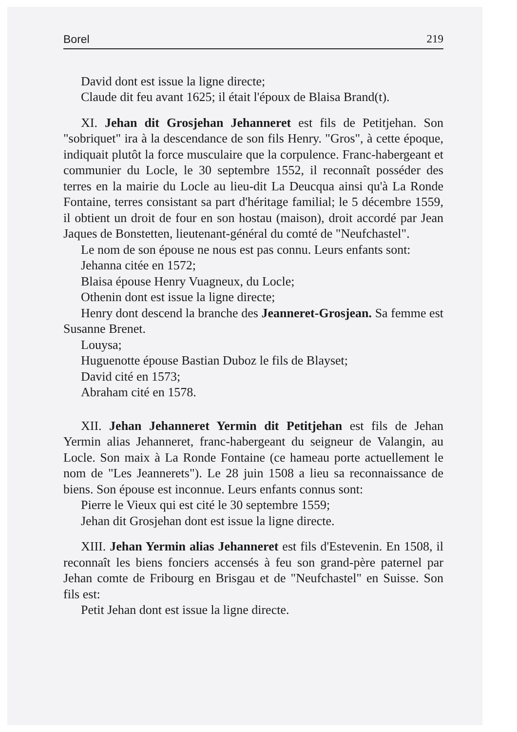Borel 219
David dont est issue la ligne directe;
Claude dit feu avant 1625; il était l'époux de Blaisa Brand(t).
XI. Jehan dit Grosjehan Jehanneret est fils de Petitjehan. Son "sobriquet" ira à la descendance de son fils Henry. "Gros", à cette époque, indiquait plutôt la force musculaire que la corpulence. Franc-habergeant et communier du Locle, le 30 septembre 1552, il reconnaît posséder des terres en la mairie du Locle au lieu-dit La Deucqua ainsi qu'à La Ronde Fontaine, terres consistant sa part d'héritage familial; le 5 décembre 1559, il obtient un droit de four en son hostau (maison), droit accordé par Jean Jaques de Bonstetten, lieutenant-général du comté de "Neufchastel".
Le nom de son épouse ne nous est pas connu. Leurs enfants sont:
Jehanna citée en 1572;
Blaisa épouse Henry Vuagneux, du Locle;
Othenin dont est issue la ligne directe;
Henry dont descend la branche des Jeanneret-Grosjean. Sa femme est Susanne Brenet.
Louysa;
Huguenotte épouse Bastian Duboz le fils de Blayset;
David cité en 1573;
Abraham cité en 1578.
XII. Jehan Jehanneret Yermin dit Petitjehan est fils de Jehan Yermin alias Jehanneret, franc-habergeant du seigneur de Valangin, au Locle. Son maix à La Ronde Fontaine (ce hameau porte actuellement le nom de "Les Jeannerets"). Le 28 juin 1508 a lieu sa reconnaissance de biens. Son épouse est inconnue. Leurs enfants connus sont:
Pierre le Vieux qui est cité le 30 septembre 1559;
Jehan dit Grosjehan dont est issue la ligne directe.
XIII. Jehan Yermin alias Jehanneret est fils d'Estevenin. En 1508, il reconnaît les biens fonciers accensés à feu son grand-père paternel par Jehan comte de Fribourg en Brisgau et de "Neufchastel" en Suisse. Son fils est:
Petit Jehan dont est issue la ligne directe.